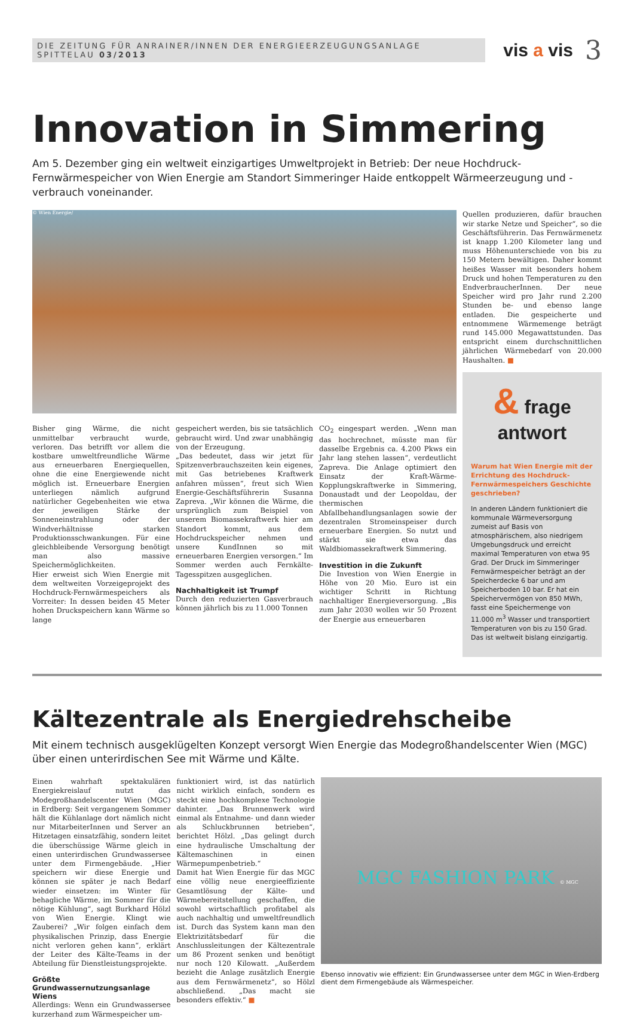DIE ZEITUNG FÜR ANRAINER/INNEN DER ENERGIEERZEUGUNGSANLAGE SPITTELAU 03/2013
vis a vis
3
Innovation in Simmering
Am 5. Dezember ging ein weltweit einzigartiges Umweltprojekt in Betrieb: Der neue Hochdruck-Fernwärmespeicher von Wien Energie am Standort Simmeringer Haide entkoppelt Wärmeerzeugung und -verbrauch voneinander.
© Wien Energie/
Bisher ging Wärme, die nicht unmittelbar verbraucht wurde, verloren. Das betrifft vor allem die kostbare umweltfreundliche Wärme aus erneuerbaren Energiequellen, ohne die eine Energiewende nicht möglich ist. Erneuerbare Energien unterliegen nämlich aufgrund natürlicher Gegebenheiten wie etwa der jeweiligen Stärke der Sonneneinstrahlung oder der Windverhältnisse starken Produktionsschwankungen. Für eine gleichbleibende Versorgung benötigt man also massive Speichermöglichkeiten.
Hier erweist sich Wien Energie mit dem weltweiten Vorzeigeprojekt des Hochdruck-Fernwärmespeichers als Vorreiter: In dessen beiden 45 Meter hohen Druckspeichern kann Wärme so lange
gespeichert werden, bis sie tatsächlich gebraucht wird. Und zwar unabhängig von der Erzeugung.
„Das bedeutet, dass wir jetzt für Spitzenverbrauchszeiten kein eigenes, mit Gas betriebenes Kraftwerk anfahren müssen“, freut sich Wien Energie-Geschäftsführerin Susanna Zapreva. „Wir können die Wärme, die ursprünglich zum Beispiel von unserem Biomassekraftwerk hier am Standort kommt, aus dem Hochdruckspeicher nehmen und unsere KundInnen so mit erneuerbaren Energien versorgen.“ Im Sommer werden auch Fernkälte-Tagesspitzen ausgeglichen.
Nachhaltigkeit ist Trumpf
Durch den reduzierten Gasverbrauch können jährlich bis zu 11.000 Tonnen
CO<sub>2</sub> eingespart werden. „Wenn man das hochrechnet, müsste man für dasselbe Ergebnis ca. 4.200 Pkws ein Jahr lang stehen lassen“, verdeutlicht Zapreva. Die Anlage optimiert den Einsatz der Kraft-Wärme-Kopplungskraftwerke in Simmering, Donaustadt und der Leopoldau, der thermischen Abfallbehandlungsanlagen sowie der dezentralen Stromeinspeiser durch erneuerbare Energien. So nutzt und stärkt sie etwa das Waldbiomassekraftwerk Simmering.
Investition in die Zukunft
Die Investion von Wien Energie in Höhe von 20 Mio. Euro ist ein wichtiger Schritt in Richtung nachhaltiger Energieversorgung. „Bis zum Jahr 2030 wollen wir 50 Prozent der Energie aus erneuerbaren
Quellen produzieren, dafür brauchen wir starke Netze und Speicher“, so die Geschäftsführerin. Das Fernwärmenetz ist knapp 1.200 Kilometer lang und muss Höhenunterschiede von bis zu 150 Metern bewältigen. Daher kommt heißes Wasser mit besonders hohem Druck und hohen Temperaturen zu den EndverbraucherInnen. Der neue Speicher wird pro Jahr rund 2.200 Stunden be- und ebenso lange entladen. Die gespeicherte und entnommene Wärmemenge beträgt rund 145.000 Megawattstunden. Das entspricht einem durchschnittlichen jährlichen Wärmebedarf von 20.000 Haushalten. ■
& frage antwort
Warum hat Wien Energie mit der Errichtung des Hochdruck-Fernwärmespeichers Geschichte geschrieben?
In anderen Ländern funktioniert die kommunale Wärmeversorgung zumeist auf Basis von atmosphärischem, also niedrigem Umgebungsdruck und erreicht maximal Temperaturen von etwa 95 Grad. Der Druck im Simmeringer Fernwärmespeicher beträgt an der Speicherdecke 6 bar und am Speicherboden 10 bar. Er hat ein Speichervermögen von 850 MWh, fasst eine Speichermenge von 11.000 m<sup>3</sup> Wasser und transportiert Temperaturen von bis zu 150 Grad. Das ist weltweit bislang einzigartig.
Kältezentrale als Energiedrehscheibe
Mit einem technisch ausgeklügelten Konzept versorgt Wien Energie das Modegroßhandelscenter Wien (MGC) über einen unterirdischen See mit Wärme und Kälte.
Einen wahrhaft spektakulären Energiekreislauf nutzt das Modegroßhandelscenter Wien (MGC) in Erdberg: Seit vergangenem Sommer hält die Kühlanlage dort nämlich nicht nur MitarbeiterInnen und Server an Hitzetagen einsatzfähig, sondern leitet die überschüssige Wärme gleich in einen unterirdischen Grundwassersee unter dem Firmengebäude. „Hier speichern wir diese Energie und können sie später je nach Bedarf wieder einsetzen: im Winter für behagliche Wärme, im Sommer für die nötige Kühlung“, sagt Burkhard Hölzl von Wien Energie. Klingt wie Zauberei? „Wir folgen einfach dem physikalischen Prinzip, dass Energie nicht verloren gehen kann“, erklärt der Leiter des Kälte-Teams in der Abteilung für Dienstleistungsprojekte.
Größte Grundwassernutzungsanlage Wiens
Allerdings: Wenn ein Grundwassersee kurzerhand zum Wärmespeicher um-
funktioniert wird, ist das natürlich nicht wirklich einfach, sondern es steckt eine hochkomplexe Technologie dahinter. „Das Brunnenwerk wird einmal als Entnahme- und dann wieder als Schluckbrunnen betrieben“, berichtet Hölzl. „Das gelingt durch eine hydraulische Umschaltung der Kältemaschinen in einen Wärmepumpenbetrieb.“
Damit hat Wien Energie für das MGC eine völlig neue energieeffiziente Gesamtlösung der Kälte- und Wärmebereitstellung geschaffen, die sowohl wirtschaftlich profitabel als auch nachhaltig und umweltfreundlich ist. Durch das System kann man den Elektrizitätsbedarf für die Anschlussleitungen der Kältezentrale um 86 Prozent senken und benötigt nur noch 120 Kilowatt. „Außerdem bezieht die Anlage zusätzlich Energie aus dem Fernwärmenetz“, so Hölzl abschließend. „Das macht sie besonders effektiv.“ ■
MGC FASHION PARK © MGC
Ebenso innovativ wie effizient: Ein Grundwassersee unter dem MGC in Wien-Erdberg dient dem Firmengebäude als Wärmespeicher.